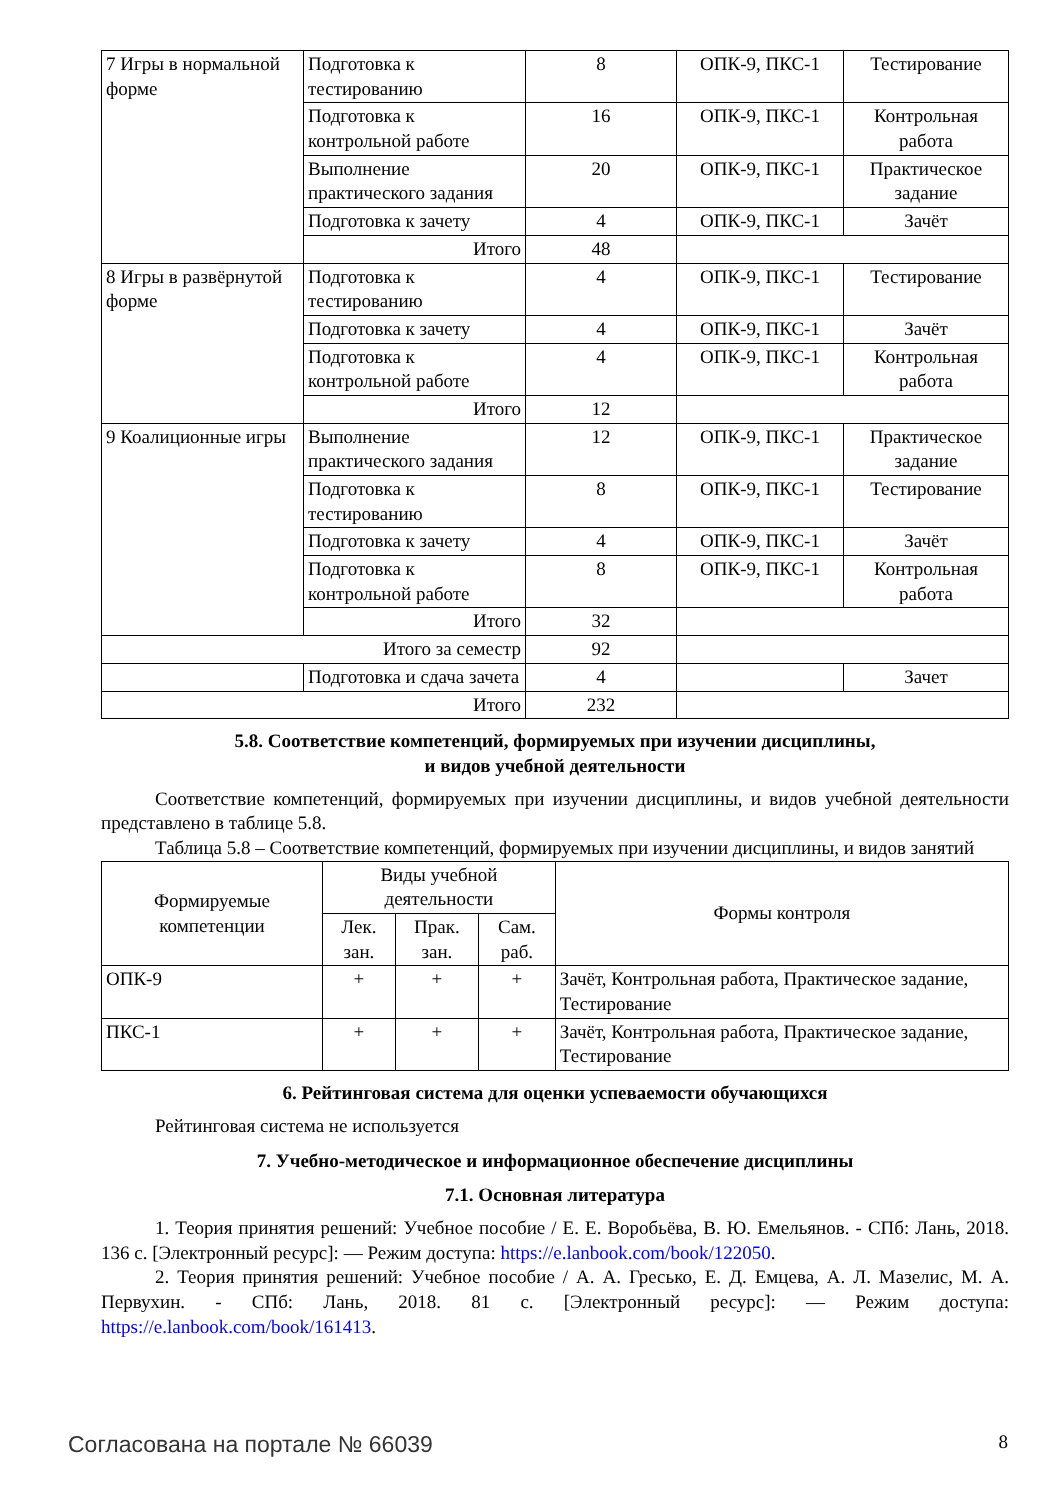| 7 Игры в нормальной форме | Подготовка к тестированию | 8 | ОПК-9, ПКС-1 | Тестирование |
| | Подготовка к контрольной работе | 16 | ОПК-9, ПКС-1 | Контрольная работа |
| | Выполнение практического задания | 20 | ОПК-9, ПКС-1 | Практическое задание |
| | Подготовка к зачету | 4 | ОПК-9, ПКС-1 | Зачёт |
| | Итого | 48 | | |
| 8 Игры в развёрнутой форме | Подготовка к тестированию | 4 | ОПК-9, ПКС-1 | Тестирование |
| | Подготовка к зачету | 4 | ОПК-9, ПКС-1 | Зачёт |
| | Подготовка к контрольной работе | 4 | ОПК-9, ПКС-1 | Контрольная работа |
| | Итого | 12 | | |
| 9 Коалиционные игры | Выполнение практического задания | 12 | ОПК-9, ПКС-1 | Практическое задание |
| | Подготовка к тестированию | 8 | ОПК-9, ПКС-1 | Тестирование |
| | Подготовка к зачету | 4 | ОПК-9, ПКС-1 | Зачёт |
| | Подготовка к контрольной работе | 8 | ОПК-9, ПКС-1 | Контрольная работа |
| | Итого | 32 | | |
| Итого за семестр | | 92 | | |
| | Подготовка и сдача зачета | 4 | | Зачет |
| Итого | | 232 | | |
5.8. Соответствие компетенций, формируемых при изучении дисциплины,
и видов учебной деятельности
Соответствие компетенций, формируемых при изучении дисциплины, и видов учебной деятельности представлено в таблице 5.8.
Таблица 5.8 – Соответствие компетенций, формируемых при изучении дисциплины, и видов занятий
| Формируемые компетенции | Виды учебной деятельности | | | Формы контроля |
| --- | --- | --- | --- | --- |
| | Лек. зан. | Прак. зан. | Сам. раб. | |
| ОПК-9 | + | + | + | Зачёт, Контрольная работа, Практическое задание, Тестирование |
| ПКС-1 | + | + | + | Зачёт, Контрольная работа, Практическое задание, Тестирование |
6. Рейтинговая система для оценки успеваемости обучающихся
Рейтинговая система не используется
7. Учебно-методическое и информационное обеспечение дисциплины
7.1. Основная литература
1. Теория принятия решений: Учебное пособие / Е. Е. Воробьёва, В. Ю. Емельянов. - СПб: Лань, 2018. 136 с. [Электронный ресурс]: — Режим доступа: https://e.lanbook.com/book/122050.
2. Теория принятия решений: Учебное пособие / А. А. Гресько, Е. Д. Емцева, А. Л. Мазелис, М. А. Первухин. - СПб: Лань, 2018. 81 с. [Электронный ресурс]: — Режим доступа: https://e.lanbook.com/book/161413.
Согласована на портале № 66039 8